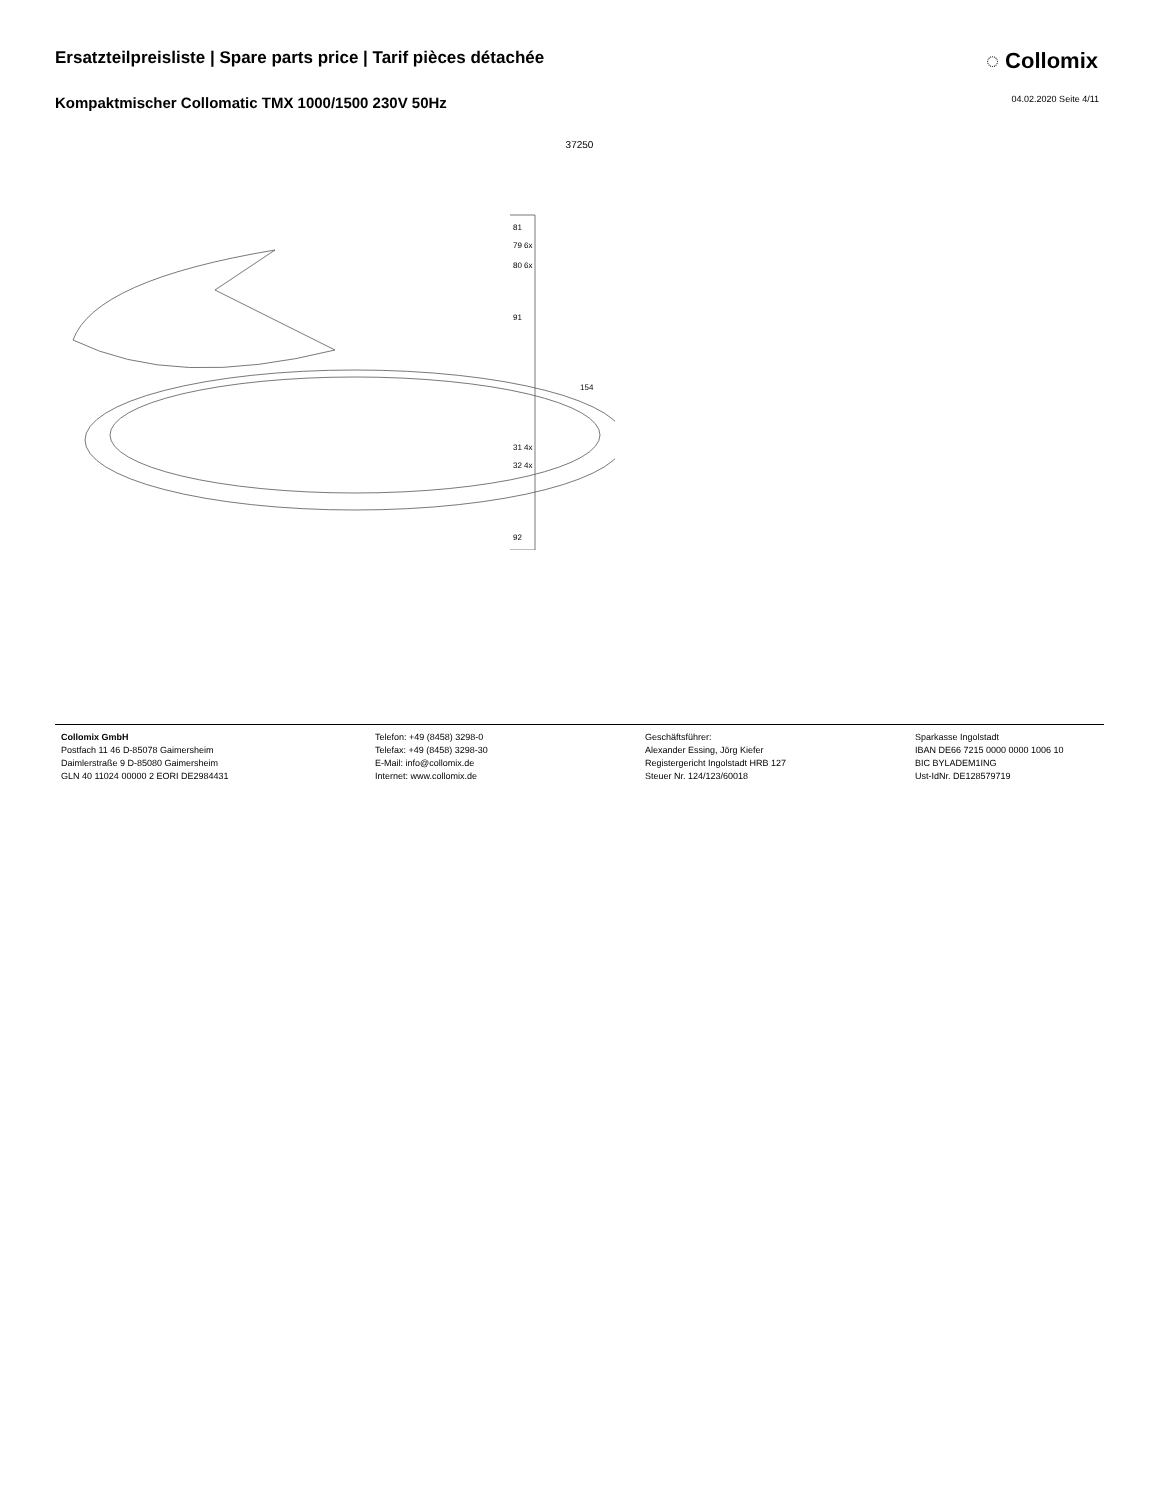Ersatzteilpreisliste | Spare parts price | Tarif pièces détachée
◌ Collomix
Kompaktmischer Collomatic TMX 1000/1500 230V 50Hz
04.02.2020 Seite 4/11
37250
81
79 6x
80 6x
91
154
31 4x
32 4x
92
Collomix GmbH
Postfach 11 46 D-85078 Gaimersheim
Daimlerstraße 9 D-85080 Gaimersheim
GLN 40 11024 00000 2 EORI DE2984431
Telefon: +49 (8458) 3298-0
Telefax: +49 (8458) 3298-30
E-Mail: info@collomix.de
Internet: www.collomix.de
Geschäftsführer:
Alexander Essing, Jörg Kiefer
Registergericht Ingolstadt HRB 127
Steuer Nr. 124/123/60018
Sparkasse Ingolstadt
IBAN DE66 7215 0000 0000 1006 10
BIC BYLADEM1ING
Ust-IdNr. DE128579719